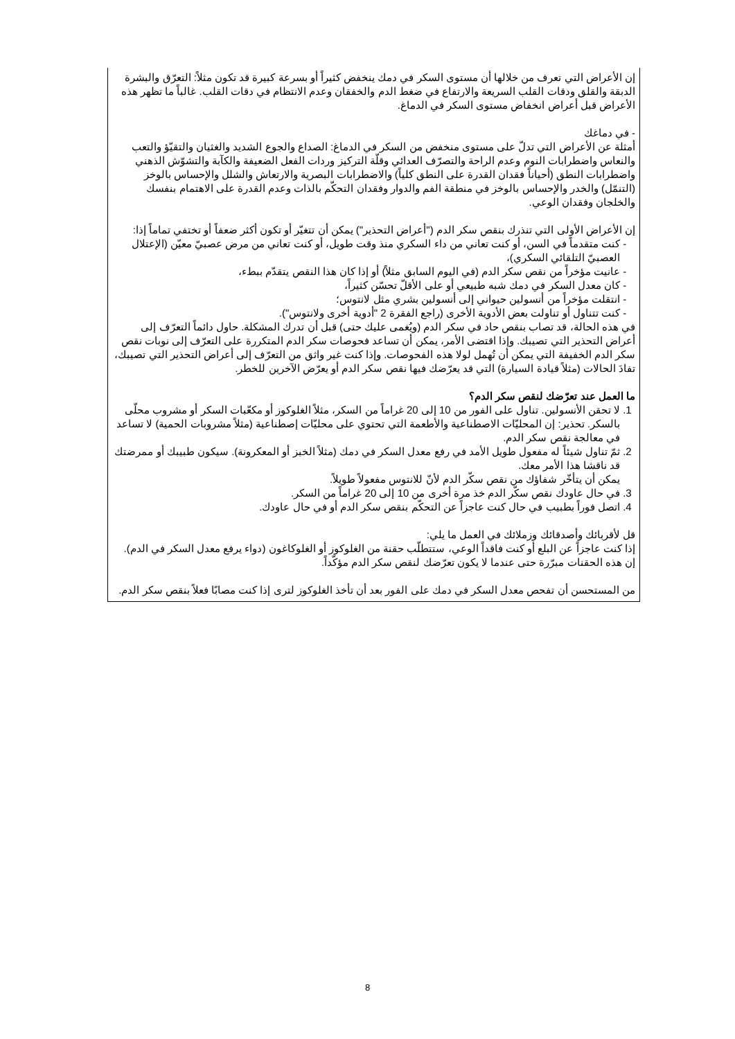إن الأعراض التي تعرف من خلالها أن مستوى السكر في دمك ينخفض كثيراً أو بسرعة كبيرة قد تكون مثلاً: التعرّق والبشرة الدبقة والقلق ودقات القلب السريعة والارتفاع في ضغط الدم والخفقان وعدم الانتظام في دقات القلب. غالباً ما تظهر هذه الأعراض قبل أعراض انخفاض مستوى السكر في الدماغ.
- في دماغك
أمثلة عن الأعراض التي تدلّ على مستوى منخفض من السكر في الدماغ: الصداع والجوع الشديد والغثيان والتقيّؤ والتعب والنعاس واضطرابات النوم وعدم الراحة والتصرّف العدائي وقلّة التركيز وردات الفعل الضعيفة والكآبة والتشوّش الذهني واضطرابات النطق (أحياناً فقدان القدرة على النطق كلياً) والاضطرابات البصرية والارتعاش والشلل والإحساس بالوخز (التنمّل) والخدر والإحساس بالوخز في منطقة الفم والدوار وفقدان التحكّم بالذات وعدم القدرة على الاهتمام بنفسك والخلجان وفقدان الوعي.
إن الأعراض الأولى التي تنذرك بنقص سكر الدم ("أعراض التحذير") يمكن أن تتغيّر أو تكون أكثر ضعفاً أو تختفي تماماً إذا:
كنت متقدماً في السن، أو كنت تعاني من داء السكري منذ وقت طويل، أو كنت تعاني من مرض عصبيّ معيّن (الإعتلال العصبيّ التلقائي السكري)،
عانيت مؤخراً من نقص سكر الدم (في اليوم السابق مثلاً) أو إذا كان هذا النقص يتقدّم ببطء،
كان معدل السكر في دمك شبه طبيعي أو على الأقلّ تحسّن كثيراً،
انتقلت مؤخراً من أنسولين حيواني إلى أنسولين بشري مثل لانتوس؛
كنت تتناول أو تناولت بعض الأدوية الأخرى (راجع الفقرة 2 "أدوية أخرى ولانتوس").
في هذه الحالة، قد تصاب بنقص حاد في سكر الدم (ويُغمى عليك حتى) قبل أن تدرك المشكلة. حاول دائماً التعرّف إلى أعراض التحذير التي تصيبك. وإذا اقتضى الأمر، يمكن أن تساعد فحوصات سكر الدم المتكررة على التعرّف إلى نوبات نقص سكر الدم الخفيفة التي يمكن أن تُهمل لولا هذه الفحوصات. وإذا كنت غير واثق من التعرّف إلى أعراض التحذير التي تصيبك، تفادَ الحالات (مثلاً قيادة السيارة) التي قد يعرّضك فيها نقص سكر الدم أو يعرّض الآخرين للخطر.
ما العمل عند تعرّضك لنقص سكر الدم؟
1. لا تحقن الأنسولين. تناول على الفور من 10 إلى 20 غراماً من السكر، مثلاً الغلوكوز أو مكعّبات السكر أو مشروب محلّى بالسكر. تحذير: إن المحليّات الاصطناعية والأطعمة التي تحتوي على محليّات إصطناعية (مثلاً مشروبات الحمية) لا تساعد في معالجة نقص سكر الدم.
2. ثمّ تناول شيئاً له مفعول طويل الأمد في رفع معدل السكر في دمك (مثلاً الخبز أو المعكرونة). سيكون طبيبك أو ممرضتك قد ناقشا هذا الأمر معك.
يمكن أن يتأخّر شفاؤك من نقص سكّر الدم لأنّ للانتوس مفعولاً طويلاً.
3. في حال عاودك نقص سكّر الدم خذ مرة أخرى من 10 إلى 20 غراماً من السكر.
4. اتصل فوراً بطبيب في حال كنت عاجزاً عن التحكّم بنقص سكر الدم أو في حال عاودك.
قل لأقربائك وأصدقائك وزملائك في العمل ما يلي:
إذا كنت عاجزاً عن البلع أو كنت فاقداً الوعي، ستتطلّب حقنة من الغلوكوز أو الغلوكاغون (دواء يرفع معدل السكر في الدم). إن هذه الحقنات مبرّرة حتى عندما لا يكون تعرّضك لنقص سكر الدم مؤكّداً.
من المستحسن أن تفحص معدل السكر في دمك على الفور بعد أن تأخذ الغلوكوز لترى إذا كنت مصابًا فعلاً بنقص سكر الدم.
8